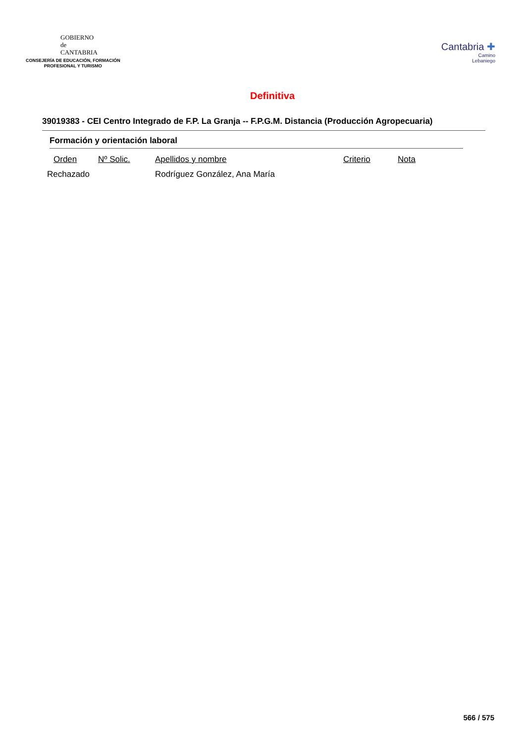GOBIERNO
de
CANTABRIA
CONSEJERÍA DE EDUCACIÓN, FORMACIÓN
PROFESIONAL Y TURISMO
Cantabria ✚
Camino
Lebaniego
Definitiva
39019383 - CEI Centro Integrado de F.P. La Granja -- F.P.G.M. Distancia (Producción Agropecuaria)
Formación y orientación laboral
| Orden | Nº Solic. | Apellidos y nombre | Criterio | Nota |
| --- | --- | --- | --- | --- |
| Rechazado | | Rodríguez González, Ana María | | |
566 / 575